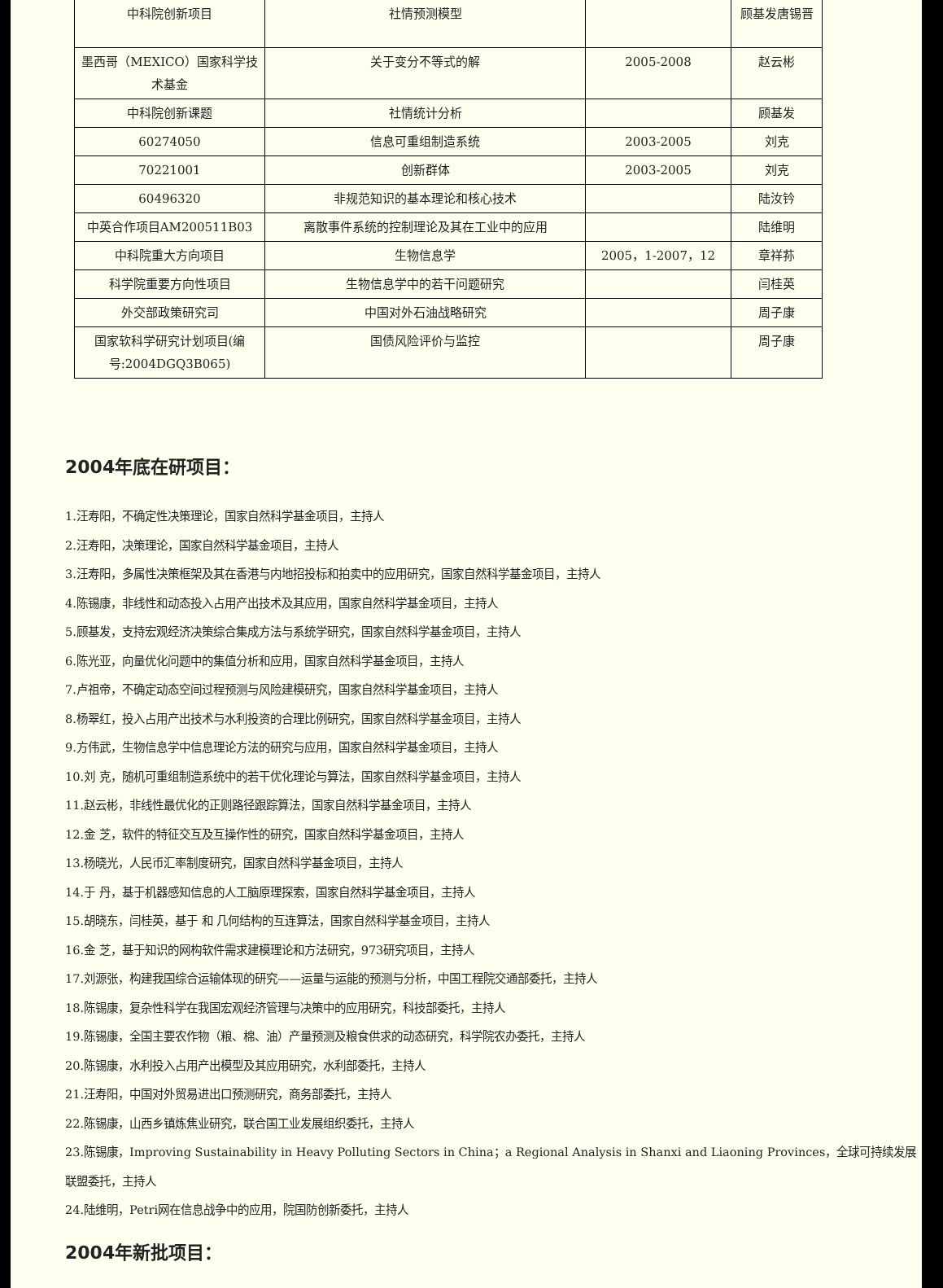| 中科院创新项目 | 社情预测模型 | | 顾基发唐锡晋 |
| 墨西哥（MEXICO）国家科学技术基金 | 关于变分不等式的解 | 2005-2008 | 赵云彬 |
| 中科院创新课题 | 社情统计分析 | | 顾基发 |
| 60274050 | 信息可重组制造系统 | 2003-2005 | 刘克 |
| 70221001 | 创新群体 | 2003-2005 | 刘克 |
| 60496320 | 非规范知识的基本理论和核心技术 | | 陆汝钤 |
| 中英合作项目AM200511B03 | 离散事件系统的控制理论及其在工业中的应用 | | 陆维明 |
| 中科院重大方向项目 | 生物信息学 | 2005，1-2007，12 | 章祥荪 |
| 科学院重要方向性项目 | 生物信息学中的若干问题研究 | | 闫桂英 |
| 外交部政策研究司 | 中国对外石油战略研究 | | 周子康 |
| 国家软科学研究计划项目(编号:2004DGQ3B065) | 国债风险评价与监控 | | 周子康 |
2004年底在研项目：
1.汪寿阳，不确定性决策理论，国家自然科学基金项目，主持人
2.汪寿阳，决策理论，国家自然科学基金项目，主持人
3.汪寿阳，多属性决策框架及其在香港与内地招投标和拍卖中的应用研究，国家自然科学基金项目，主持人
4.陈锡康，非线性和动态投入占用产出技术及其应用，国家自然科学基金项目，主持人
5.顾基发，支持宏观经济决策综合集成方法与系统学研究，国家自然科学基金项目，主持人
6.陈光亚，向量优化问题中的集值分析和应用，国家自然科学基金项目，主持人
7.卢祖帝，不确定动态空间过程预测与风险建模研究，国家自然科学基金项目，主持人
8.杨翠红，投入占用产出技术与水利投资的合理比例研究，国家自然科学基金项目，主持人
9.方伟武，生物信息学中信息理论方法的研究与应用，国家自然科学基金项目，主持人
10.刘 克，随机可重组制造系统中的若干优化理论与算法，国家自然科学基金项目，主持人
11.赵云彬，非线性最优化的正则路径跟踪算法，国家自然科学基金项目，主持人
12.金 芝，软件的特征交互及互操作性的研究，国家自然科学基金项目，主持人
13.杨晓光，人民币汇率制度研究，国家自然科学基金项目，主持人
14.于 丹，基于机器感知信息的人工脑原理探索，国家自然科学基金项目，主持人
15.胡晓东，闫桂英，基于 和 几何结构的互连算法，国家自然科学基金项目，主持人
16.金 芝，基于知识的网构软件需求建模理论和方法研究，973研究项目，主持人
17.刘源张，构建我国综合运输体现的研究——运量与运能的预测与分析，中国工程院交通部委托，主持人
18.陈锡康，复杂性科学在我国宏观经济管理与决策中的应用研究，科技部委托，主持人
19.陈锡康，全国主要农作物（粮、棉、油）产量预测及粮食供求的动态研究，科学院农办委托，主持人
20.陈锡康，水利投入占用产出模型及其应用研究，水利部委托，主持人
21.汪寿阳，中国对外贸易进出口预测研究，商务部委托，主持人
22.陈锡康，山西乡镇炼焦业研究，联合国工业发展组织委托，主持人
23.陈锡康，Improving Sustainability in Heavy Polluting Sectors in China；a Regional Analysis in Shanxi and Liaoning Provinces，全球可持续发展联盟委托，主持人
24.陆维明，Petri网在信息战争中的应用，院国防创新委托，主持人
2004年新批项目：